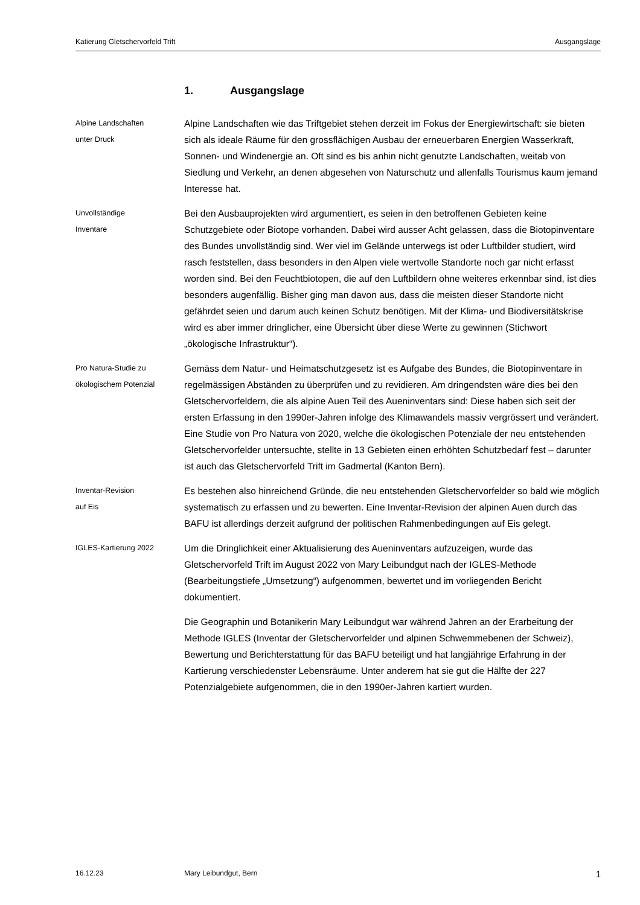Katierung Gletschervorfeld Trift Ausgangslage
1. Ausgangslage
Alpine Landschaften
unter Druck
Alpine Landschaften wie das Triftgebiet stehen derzeit im Fokus der Energiewirtschaft: sie bieten sich als ideale Räume für den grossflächigen Ausbau der erneuerbaren Energien Wasserkraft, Sonnen- und Windenergie an. Oft sind es bis anhin nicht genutzte Landschaften, weitab von Siedlung und Verkehr, an denen abgesehen von Naturschutz und allenfalls Tourismus kaum jemand Interesse hat.
Unvollständige
Inventare
Bei den Ausbauprojekten wird argumentiert, es seien in den betroffenen Gebieten keine Schutzgebiete oder Biotope vorhanden. Dabei wird ausser Acht gelassen, dass die Biotopinventare des Bundes unvollständig sind. Wer viel im Gelände unterwegs ist oder Luftbilder studiert, wird rasch feststellen, dass besonders in den Alpen viele wertvolle Standorte noch gar nicht erfasst worden sind. Bei den Feuchtbiotopen, die auf den Luftbildern ohne weiteres erkennbar sind, ist dies besonders augenfällig. Bisher ging man davon aus, dass die meisten dieser Standorte nicht gefährdet seien und darum auch keinen Schutz benötigen. Mit der Klima- und Biodiversitätskrise wird es aber immer dringlicher, eine Übersicht über diese Werte zu gewinnen (Stichwort „ökologische Infrastruktur“).
Pro Natura-Studie zu
ökologischem Potenzial
Gemäss dem Natur- und Heimatschutzgesetz ist es Aufgabe des Bundes, die Biotopinventare in regelmässigen Abständen zu überprüfen und zu revidieren. Am dringendsten wäre dies bei den Gletschervorfeldern, die als alpine Auen Teil des Aueninventars sind: Diese haben sich seit der ersten Erfassung in den 1990er-Jahren infolge des Klimawandels massiv vergrössert und verändert. Eine Studie von Pro Natura von 2020, welche die ökologischen Potenziale der neu entstehenden Gletschervorfelder untersuchte, stellte in 13 Gebieten einen erhöhten Schutzbedarf fest – darunter ist auch das Gletschervorfeld Trift im Gadmertal (Kanton Bern).
Inventar-Revision
auf Eis
Es bestehen also hinreichend Gründe, die neu entstehenden Gletschervorfelder so bald wie möglich systematisch zu erfassen und zu bewerten. Eine Inventar-Revision der alpinen Auen durch das BAFU ist allerdings derzeit aufgrund der politischen Rahmenbedingungen auf Eis gelegt.
IGLES-Kartierung 2022
Um die Dringlichkeit einer Aktualisierung des Aueninventars aufzuzeigen, wurde das Gletschervorfeld Trift im August 2022 von Mary Leibundgut nach der IGLES-Methode (Bearbeitungstiefe „Umsetzung“) aufgenommen, bewertet und im vorliegenden Bericht dokumentiert.
Die Geographin und Botanikerin Mary Leibundgut war während Jahren an der Erarbeitung der Methode IGLES (Inventar der Gletschervorfelder und alpinen Schwemmebenen der Schweiz), Bewertung und Berichterstattung für das BAFU beteiligt und hat langjährige Erfahrung in der Kartierung verschiedenster Lebensräume. Unter anderem hat sie gut die Hälfte der 227 Potenzialgebiete aufgenommen, die in den 1990er-Jahren kartiert wurden.
16.12.23 Mary Leibundgut, Bern 1